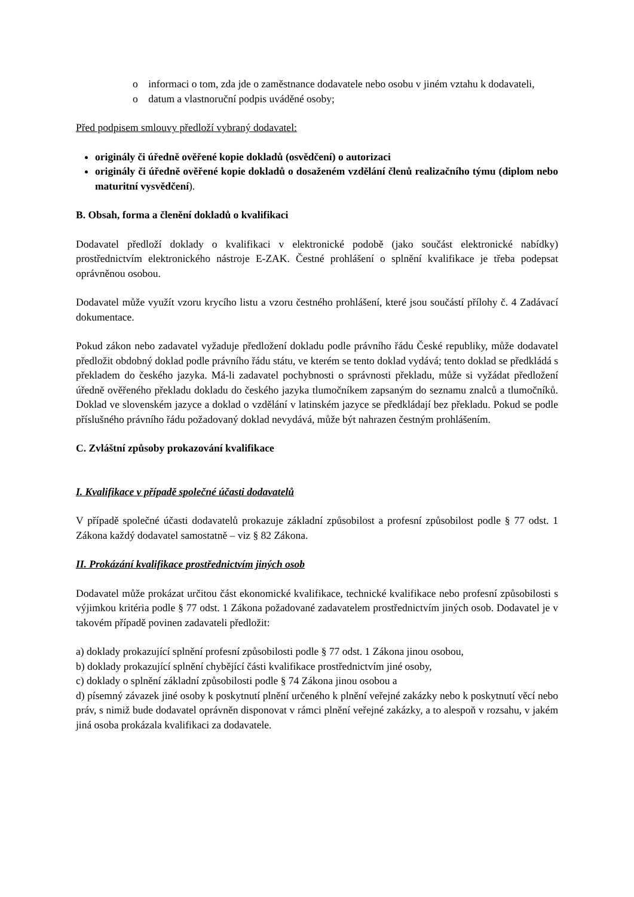o informaci o tom, zda jde o zaměstnance dodavatele nebo osobu v jiném vztahu k dodavateli,
o datum a vlastnoruční podpis uváděné osoby;
Před podpisem smlouvy předloží vybraný dodavatel:
originály či úředně ověřené kopie dokladů (osvědčení) o autorizaci
originály či úředně ověřené kopie dokladů o dosaženém vzdělání členů realizačního týmu (diplom nebo maturitní vysvědčení).
B. Obsah, forma a členění dokladů o kvalifikaci
Dodavatel předloží doklady o kvalifikaci v elektronické podobě (jako součást elektronické nabídky) prostřednictvím elektronického nástroje E-ZAK. Čestné prohlášení o splnění kvalifikace je třeba podepsat oprávněnou osobou.
Dodavatel může využít vzoru krycího listu a vzoru čestného prohlášení, které jsou součástí přílohy č. 4 Zadávací dokumentace.
Pokud zákon nebo zadavatel vyžaduje předložení dokladu podle právního řádu České republiky, může dodavatel předložit obdobný doklad podle právního řádu státu, ve kterém se tento doklad vydává; tento doklad se předkládá s překladem do českého jazyka. Má-li zadavatel pochybnosti o správnosti překladu, může si vyžádat předložení úředně ověřeného překladu dokladu do českého jazyka tlumočníkem zapsaným do seznamu znalců a tlumočníků. Doklad ve slovenském jazyce a doklad o vzdělání v latinském jazyce se předkládají bez překladu. Pokud se podle příslušného právního řádu požadovaný doklad nevydává, může být nahrazen čestným prohlášením.
C. Zvláštní způsoby prokazování kvalifikace
I. Kvalifikace v případě společné účasti dodavatelů
V případě společné účasti dodavatelů prokazuje základní způsobilost a profesní způsobilost podle § 77 odst. 1 Zákona každý dodavatel samostatně – viz § 82 Zákona.
II. Prokázání kvalifikace prostřednictvím jiných osob
Dodavatel může prokázat určitou část ekonomické kvalifikace, technické kvalifikace nebo profesní způsobilosti s výjimkou kritéria podle § 77 odst. 1 Zákona požadované zadavatelem prostřednictvím jiných osob. Dodavatel je v takovém případě povinen zadavateli předložit:
a) doklady prokazující splnění profesní způsobilosti podle § 77 odst. 1 Zákona jinou osobou,
b) doklady prokazující splnění chybějící části kvalifikace prostřednictvím jiné osoby,
c) doklady o splnění základní způsobilosti podle § 74 Zákona jinou osobou a
d) písemný závazek jiné osoby k poskytnutí plnění určeného k plnění veřejné zakázky nebo k poskytnutí věcí nebo práv, s nimiž bude dodavatel oprávněn disponovat v rámci plnění veřejné zakázky, a to alespoň v rozsahu, v jakém jiná osoba prokázala kvalifikaci za dodavatele.